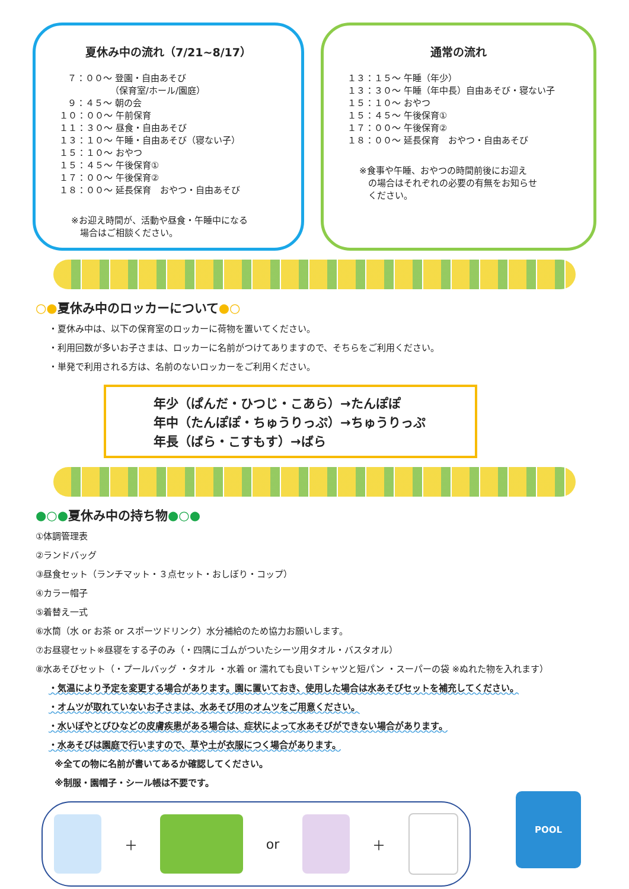夏休み中の流れ（7/21~8/17）
７：００～ 登園・自由あそび （保育室/ホール/園庭） ９：４５～ 朝の会 １０：００～ 午前保育 １１：３０～ 昼食・自由あそび １３：１０～ 午睡・自由あそび（寝ない子） １５：１０～ おやつ １５：４５～ 午後保育① １７：００～ 午後保育② １８：００～ 延長保育　おやつ・自由あそび
※お迎え時間が、活動や昼食・午睡中になる
　場合はご相談ください。
通常の流れ
１３：１５～ 午睡（年少） １３：３０～ 午睡（年中長）自由あそび・寝ない子 １５：１０～ おやつ １５：４５～ 午後保育① １７：００～ 午後保育② １８：００～ 延長保育　おやつ・自由あそび
※食事や午睡、おやつの時間前後にお迎え
　の場合はそれぞれの必要の有無をお知らせ
　ください。
○●夏休み中のロッカーについて●○
・夏休み中は、以下の保育室のロッカーに荷物を置いてください。
・利用回数が多いお子さまは、ロッカーに名前がつけてありますので、そちらをご利用ください。
・単発で利用される方は、名前のないロッカーをご利用ください。
年少（ぱんだ・ひつじ・こあら）→たんぽぽ
年中（たんぽぽ・ちゅうりっぷ）→ちゅうりっぷ
年長（ばら・こすもす）→ばら
●○●夏休み中の持ち物●○●
①体調管理表
②ランドバッグ
③昼食セット（ランチマット・３点セット・おしぼり・コップ）
④カラー帽子
⑤着替え一式
⑥水筒（水 or お茶 or スポーツドリンク）水分補給のため協力お願いします。
⑦お昼寝セット※昼寝をする子のみ（・四隅にゴムがついたシーツ用タオル・バスタオル）
⑧水あそびセット（・プールバッグ ・タオル ・水着 or 濡れても良いＴシャツと短パン ・スーパーの袋 ※ぬれた物を入れます）
・気温により予定を変更する場合があります。園に置いておき、使用した場合は水あそびセットを補充してください。
・オムツが取れていないお子さまは、水あそび用のオムツをご用意ください。
・水いぼやとびひなどの皮膚疾患がある場合は、症状によって水あそびができない場合があります。
・水あそびは園庭で行いますので、草や土が衣服につく場合があります。
※全ての物に名前が書いてあるか確認してください。
※制服・園帽子・シール帳は不要です。
＋ or ＋
POOL